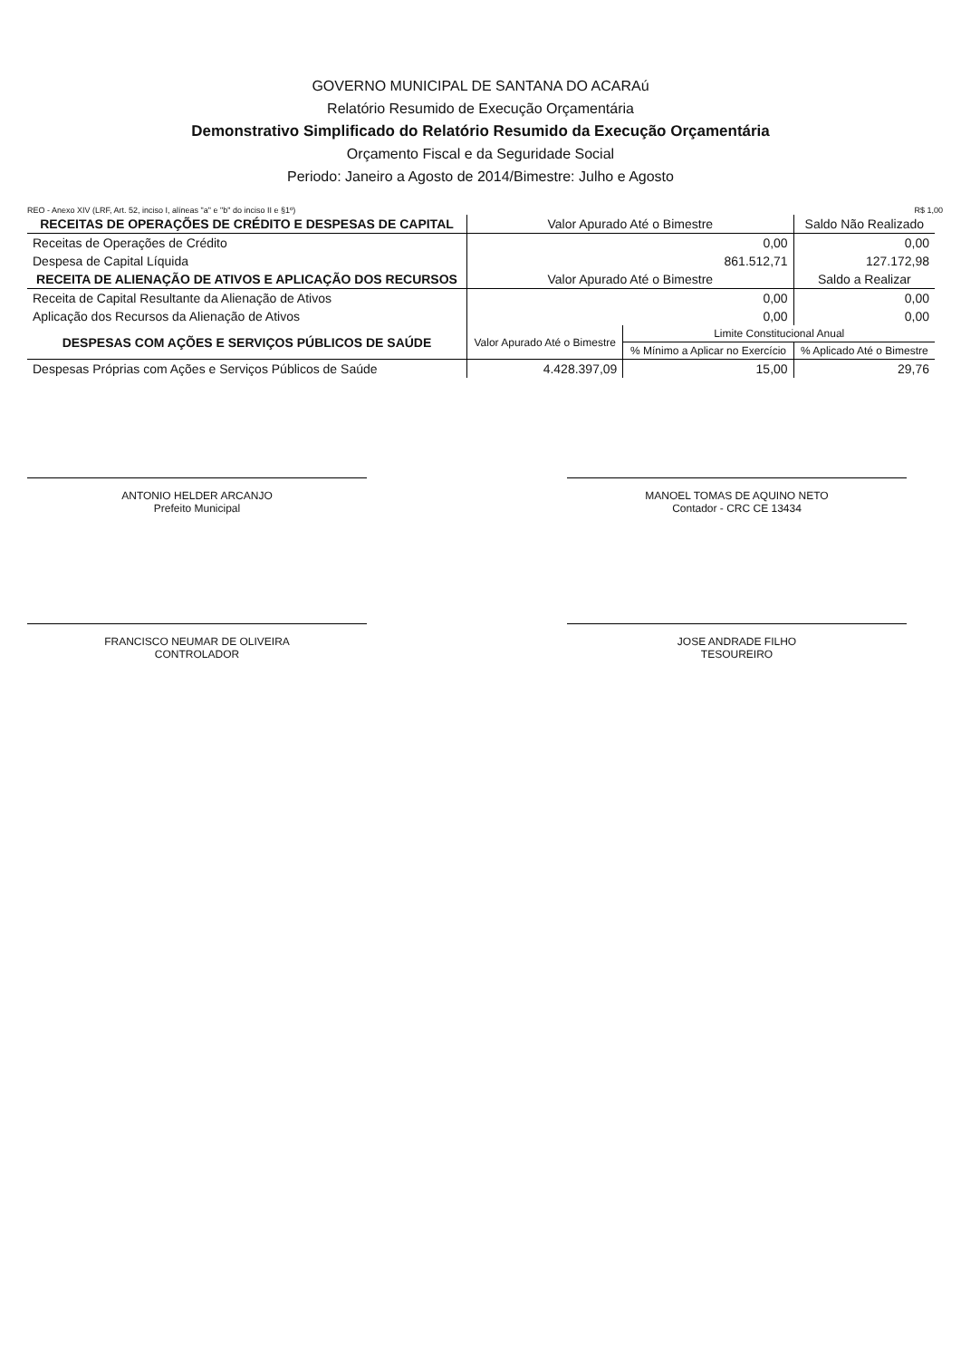GOVERNO MUNICIPAL DE SANTANA DO ACARAú
Relatório Resumido de Execução Orçamentária
Demonstrativo Simplificado do Relatório Resumido da Execução Orçamentária
Orçamento Fiscal e da Seguridade Social
Periodo: Janeiro a Agosto de 2014/Bimestre: Julho e Agosto
REO - Anexo XIV (LRF, Art. 52, inciso I, alíneas "a" e "b" do inciso II e §1º) R$ 1,00
| RECEITAS DE OPERAÇÕES DE CRÉDITO E DESPESAS DE CAPITAL | Valor Apurado Até o Bimestre | | Saldo Não Realizado |
| --- | --- | --- | --- |
| Receitas de Operações de Crédito | 0,00 | | 0,00 |
| Despesa de Capital Líquida | 861.512,71 | | 127.172,98 |
| RECEITA DE ALIENAÇÃO DE ATIVOS E APLICAÇÃO DOS RECURSOS | Valor Apurado Até o Bimestre | | Saldo a Realizar |
| Receita de Capital Resultante da Alienação de Ativos | 0,00 | | 0,00 |
| Aplicação dos Recursos da Alienação de Ativos | 0,00 | | 0,00 |
| DESPESAS COM AÇÕES E SERVIÇOS PÚBLICOS DE SAÚDE | Valor Apurado Até o Bimestre | Limite Constitucional Anual | |
| | | % Mínimo a Aplicar no Exercício | % Aplicado Até o Bimestre |
| Despesas Próprias com Ações e Serviços Públicos de Saúde | 4.428.397,09 | 15,00 | 29,76 |
ANTONIO HELDER ARCANJO
Prefeito Municipal
MANOEL TOMAS DE AQUINO NETO
Contador - CRC CE 13434
FRANCISCO NEUMAR DE OLIVEIRA
CONTROLADOR
JOSE ANDRADE FILHO
TESOUREIRO